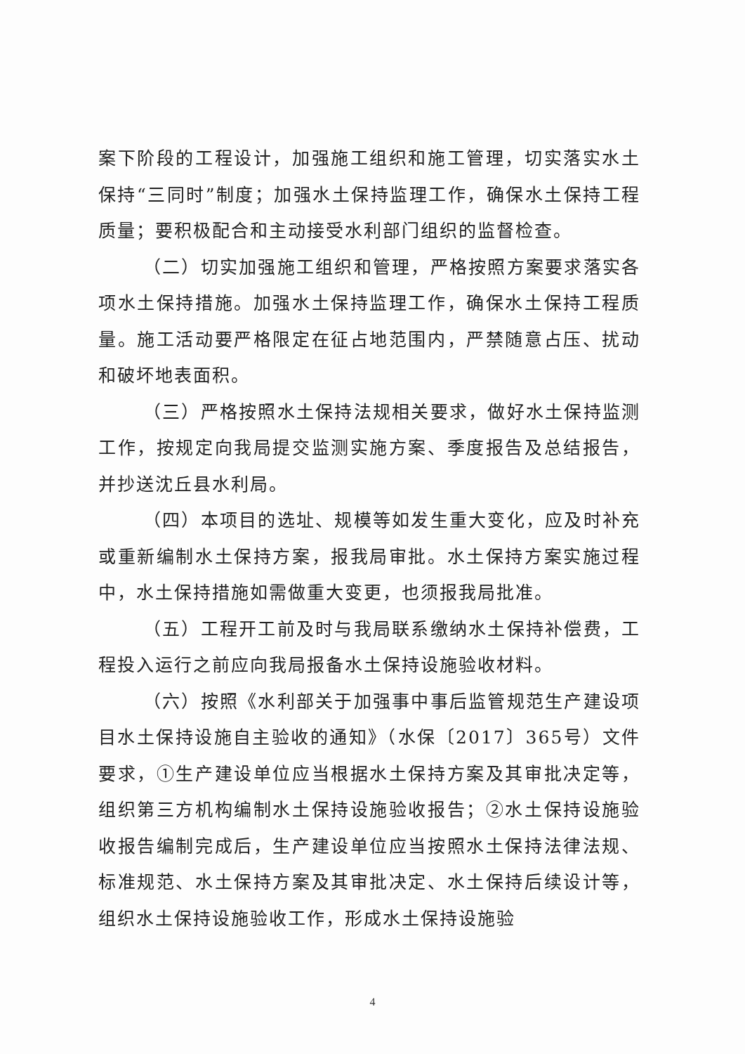案下阶段的工程设计，加强施工组织和施工管理，切实落实水土保持“三同时”制度；加强水土保持监理工作，确保水土保持工程质量；要积极配合和主动接受水利部门组织的监督检查。
（二）切实加强施工组织和管理，严格按照方案要求落实各项水土保持措施。加强水土保持监理工作，确保水土保持工程质量。施工活动要严格限定在征占地范围内，严禁随意占压、扰动和破坏地表面积。
（三）严格按照水土保持法规相关要求，做好水土保持监测工作，按规定向我局提交监测实施方案、季度报告及总结报告，并抄送沈丘县水利局。
（四）本项目的选址、规模等如发生重大变化，应及时补充或重新编制水土保持方案，报我局审批。水土保持方案实施过程中，水土保持措施如需做重大变更，也须报我局批准。
（五）工程开工前及时与我局联系缴纳水土保持补偿费，工程投入运行之前应向我局报备水土保持设施验收材料。
（六）按照《水利部关于加强事中事后监管规范生产建设项目水土保持设施自主验收的通知》（水保〔2017〕365号）文件要求，①生产建设单位应当根据水土保持方案及其审批决定等，组织第三方机构编制水土保持设施验收报告；②水土保持设施验收报告编制完成后，生产建设单位应当按照水土保持法律法规、标准规范、水土保持方案及其审批决定、水土保持后续设计等，组织水土保持设施验收工作，形成水土保持设施验
4